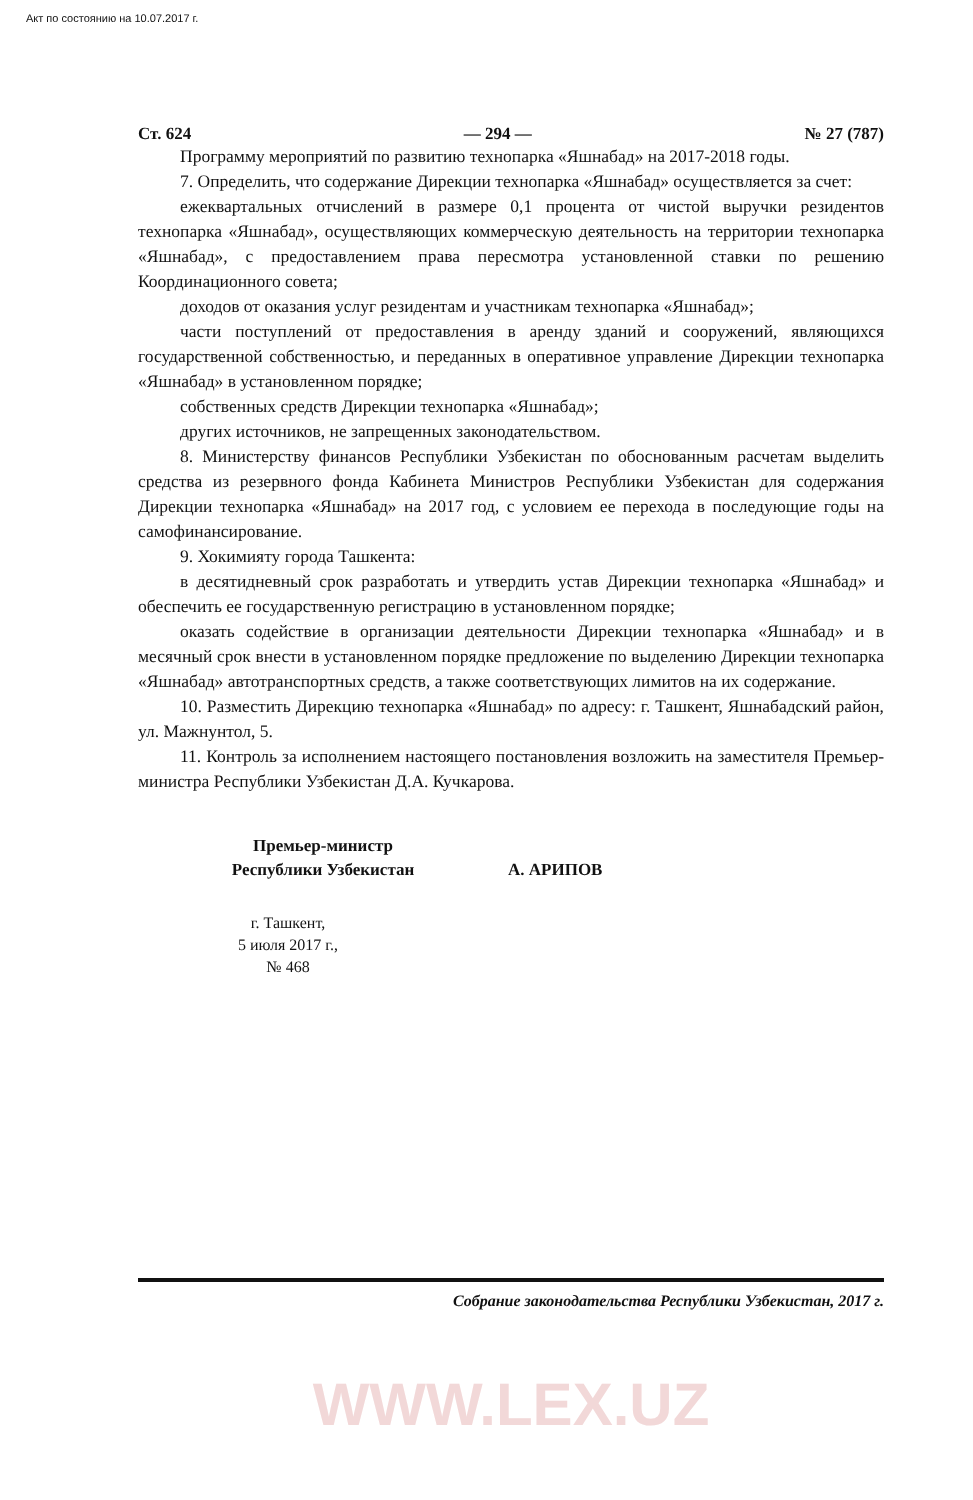Акт по состоянию на 10.07.2017 г.
Ст. 624 — 294 — № 27 (787)
Программу мероприятий по развитию технопарка «Яшнабад» на 2017-2018 годы.
7. Определить, что содержание Дирекции технопарка «Яшнабад» осуществляется за счет:
ежеквартальных отчислений в размере 0,1 процента от чистой выручки резидентов технопарка «Яшнабад», осуществляющих коммерческую деятельность на территории технопарка «Яшнабад», с предоставлением права пересмотра установленной ставки по решению Координационного совета;
доходов от оказания услуг резидентам и участникам технопарка «Яшнабад»;
части поступлений от предоставления в аренду зданий и сооружений, являющихся государственной собственностью, и переданных в оперативное управление Дирекции технопарка «Яшнабад» в установленном порядке;
собственных средств Дирекции технопарка «Яшнабад»;
других источников, не запрещенных законодательством.
8. Министерству финансов Республики Узбекистан по обоснованным расчетам выделить средства из резервного фонда Кабинета Министров Республики Узбекистан для содержания Дирекции технопарка «Яшнабад» на 2017 год, с условием ее перехода в последующие годы на самофинансирование.
9. Хокимияту города Ташкента:
в десятидневный срок разработать и утвердить устав Дирекции технопарка «Яшнабад» и обеспечить ее государственную регистрацию в установленном порядке;
оказать содействие в организации деятельности Дирекции технопарка «Яшнабад» и в месячный срок внести в установленном порядке предложение по выделению Дирекции технопарка «Яшнабад» автотранспортных средств, а также соответствующих лимитов на их содержание.
10. Разместить Дирекцию технопарка «Яшнабад» по адресу: г. Ташкент, Яшнабадский район, ул. Мажнунтол, 5.
11. Контроль за исполнением настоящего постановления возложить на заместителя Премьер-министра Республики Узбекистан Д.А. Кучкарова.
Премьер-министр
Республики Узбекистан
А. АРИПОВ
г. Ташкент,
5 июля 2017 г.,
№ 468
Собрание законодательства Республики Узбекистан, 2017 г.
WWW.LEX.UZ